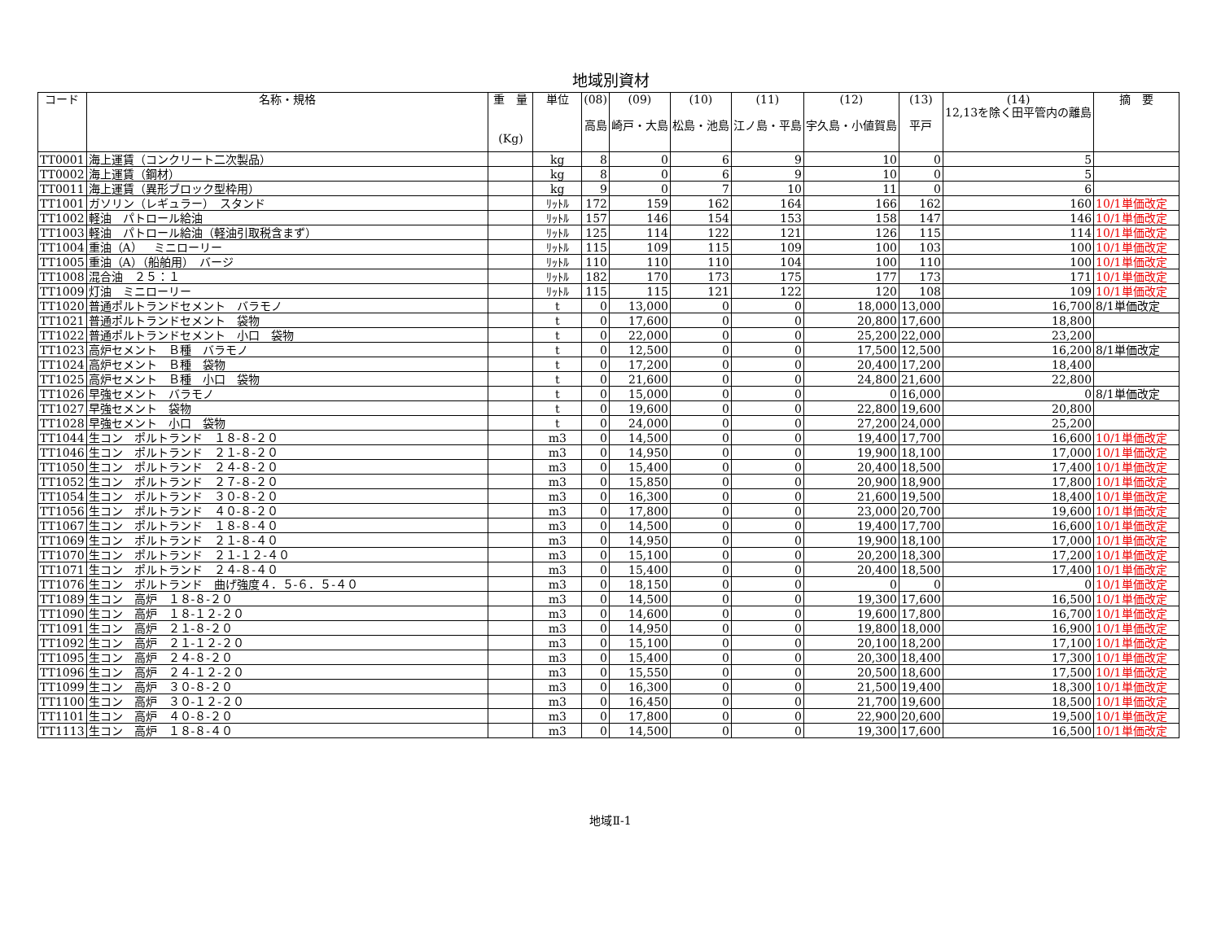地域別資材
| コード | 名称・規格 | 重 量 (Kg) | 単位 | (08) 高島 | (09) 崎戸・大島 | (10) 松島・池島 | (11) 江ノ島・平島 | (12) 宇久島・小値賀島 | (13) 平戸 | (14) 12,13を除く田平管内の離島 | 摘 要 |
| --- | --- | --- | --- | --- | --- | --- | --- | --- | --- | --- | --- |
| TT0001 | 海上運賃（コンクリート二次製品） | | kg | 8 | 0 | 6 | 9 | 10 | 0 | 5 | |
| TT0002 | 海上運賃（鋼材） | | kg | 8 | 0 | 6 | 9 | 10 | 0 | 5 | |
| TT0011 | 海上運賃（異形ブロック型枠用） | | kg | 9 | 0 | 7 | 10 | 11 | 0 | 6 | |
| TT1001 | ガソリン（レギュラー） スタンド | | ﾘｯﾄﾙ | 172 | 159 | 162 | 164 | 166 | 162 | 160 | 10/1単価改定 |
| TT1002 | 軽油 パトロール給油 | | ﾘｯﾄﾙ | 157 | 146 | 154 | 153 | 158 | 147 | 146 | 10/1単価改定 |
| TT1003 | 軽油 パトロール給油（軽油引取税含まず） | | ﾘｯﾄﾙ | 125 | 114 | 122 | 121 | 126 | 115 | 114 | 10/1単価改定 |
| TT1004 | 重油（A） ミニローリー | | ﾘｯﾄﾙ | 115 | 109 | 115 | 109 | 100 | 103 | 100 | 10/1単価改定 |
| TT1005 | 重油（A）（船舶用） バージ | | ﾘｯﾄﾙ | 110 | 110 | 110 | 104 | 100 | 110 | 100 | 10/1単価改定 |
| TT1008 | 混合油 ２５：１ | | ﾘｯﾄﾙ | 182 | 170 | 173 | 175 | 177 | 173 | 171 | 10/1単価改定 |
| TT1009 | 灯油 ミニローリー | | ﾘｯﾄﾙ | 115 | 115 | 121 | 122 | 120 | 108 | 109 | 10/1単価改定 |
| TT1020 | 普通ポルトランドセメント バラモノ | | t | 0 | 13,000 | 0 | 0 | 18,000 | 13,000 | 16,700 | 8/1単価改定 |
| TT1021 | 普通ポルトランドセメント 袋物 | | t | 0 | 17,600 | 0 | 0 | 20,800 | 17,600 | 18,800 | |
| TT1022 | 普通ポルトランドセメント 小口 袋物 | | t | 0 | 22,000 | 0 | 0 | 25,200 | 22,000 | 23,200 | |
| TT1023 | 高炉セメント Ｂ種 バラモノ | | t | 0 | 12,500 | 0 | 0 | 17,500 | 12,500 | 16,200 | 8/1単価改定 |
| TT1024 | 高炉セメント Ｂ種 袋物 | | t | 0 | 17,200 | 0 | 0 | 20,400 | 17,200 | 18,400 | |
| TT1025 | 高炉セメント Ｂ種 小口 袋物 | | t | 0 | 21,600 | 0 | 0 | 24,800 | 21,600 | 22,800 | |
| TT1026 | 早強セメント バラモノ | | t | 0 | 15,000 | 0 | 0 | 0 | 16,000 | 0 | 8/1単価改定 |
| TT1027 | 早強セメント 袋物 | | t | 0 | 19,600 | 0 | 0 | 22,800 | 19,600 | 20,800 | |
| TT1028 | 早強セメント 小口 袋物 | | t | 0 | 24,000 | 0 | 0 | 27,200 | 24,000 | 25,200 | |
| TT1044 | 生コン ポルトランド １８-８-２０ | | m3 | 0 | 14,500 | 0 | 0 | 19,400 | 17,700 | 16,600 | 10/1単価改定 |
| TT1046 | 生コン ポルトランド ２１-８-２０ | | m3 | 0 | 14,950 | 0 | 0 | 19,900 | 18,100 | 17,000 | 10/1単価改定 |
| TT1050 | 生コン ポルトランド ２４-８-２０ | | m3 | 0 | 15,400 | 0 | 0 | 20,400 | 18,500 | 17,400 | 10/1単価改定 |
| TT1052 | 生コン ポルトランド ２７-８-２０ | | m3 | 0 | 15,850 | 0 | 0 | 20,900 | 18,900 | 17,800 | 10/1単価改定 |
| TT1054 | 生コン ポルトランド ３０-８-２０ | | m3 | 0 | 16,300 | 0 | 0 | 21,600 | 19,500 | 18,400 | 10/1単価改定 |
| TT1056 | 生コン ポルトランド ４０-８-２０ | | m3 | 0 | 17,800 | 0 | 0 | 23,000 | 20,700 | 19,600 | 10/1単価改定 |
| TT1067 | 生コン ポルトランド １８-８-４０ | | m3 | 0 | 14,500 | 0 | 0 | 19,400 | 17,700 | 16,600 | 10/1単価改定 |
| TT1069 | 生コン ポルトランド ２１-８-４０ | | m3 | 0 | 14,950 | 0 | 0 | 19,900 | 18,100 | 17,000 | 10/1単価改定 |
| TT1070 | 生コン ポルトランド ２１-１２-４０ | | m3 | 0 | 15,100 | 0 | 0 | 20,200 | 18,300 | 17,200 | 10/1単価改定 |
| TT1071 | 生コン ポルトランド ２４-８-４０ | | m3 | 0 | 15,400 | 0 | 0 | 20,400 | 18,500 | 17,400 | 10/1単価改定 |
| TT1076 | 生コン ポルトランド 曲げ強度４．５-６．５-４０ | | m3 | 0 | 18,150 | 0 | 0 | 0 | 0 | 0 | 10/1単価改定 |
| TT1089 | 生コン 高炉 １８-８-２０ | | m3 | 0 | 14,500 | 0 | 0 | 19,300 | 17,600 | 16,500 | 10/1単価改定 |
| TT1090 | 生コン 高炉 １８-１２-２０ | | m3 | 0 | 14,600 | 0 | 0 | 19,600 | 17,800 | 16,700 | 10/1単価改定 |
| TT1091 | 生コン 高炉 ２１-８-２０ | | m3 | 0 | 14,950 | 0 | 0 | 19,800 | 18,000 | 16,900 | 10/1単価改定 |
| TT1092 | 生コン 高炉 ２１-１２-２０ | | m3 | 0 | 15,100 | 0 | 0 | 20,100 | 18,200 | 17,100 | 10/1単価改定 |
| TT1095 | 生コン 高炉 ２４-８-２０ | | m3 | 0 | 15,400 | 0 | 0 | 20,300 | 18,400 | 17,300 | 10/1単価改定 |
| TT1096 | 生コン 高炉 ２４-１２-２０ | | m3 | 0 | 15,550 | 0 | 0 | 20,500 | 18,600 | 17,500 | 10/1単価改定 |
| TT1099 | 生コン 高炉 ３０-８-２０ | | m3 | 0 | 16,300 | 0 | 0 | 21,500 | 19,400 | 18,300 | 10/1単価改定 |
| TT1100 | 生コン 高炉 ３０-１２-２０ | | m3 | 0 | 16,450 | 0 | 0 | 21,700 | 19,600 | 18,500 | 10/1単価改定 |
| TT1101 | 生コン 高炉 ４０-８-２０ | | m3 | 0 | 17,800 | 0 | 0 | 22,900 | 20,600 | 19,500 | 10/1単価改定 |
| TT1113 | 生コン 高炉 １８-８-４０ | | m3 | 0 | 14,500 | 0 | 0 | 19,300 | 17,600 | 16,500 | 10/1単価改定 |
地域Ⅱ-1